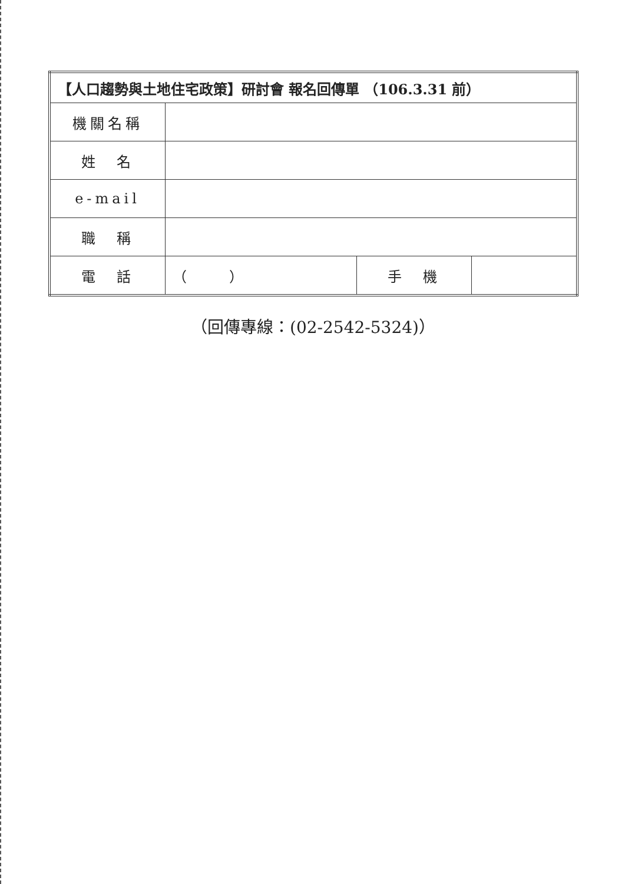| 【人口趨勢與土地住宅政策】研討會 報名回傳單 （106.3.31 前） | | | |
| --- | --- | --- | --- |
| 機關名稱 | | | |
| 姓 名 | | | |
| e-mail | | | |
| 職 稱 | | | |
| 電 話 | （ ） | 手 機 | |
（回傳專線：(02-2542-5324)）